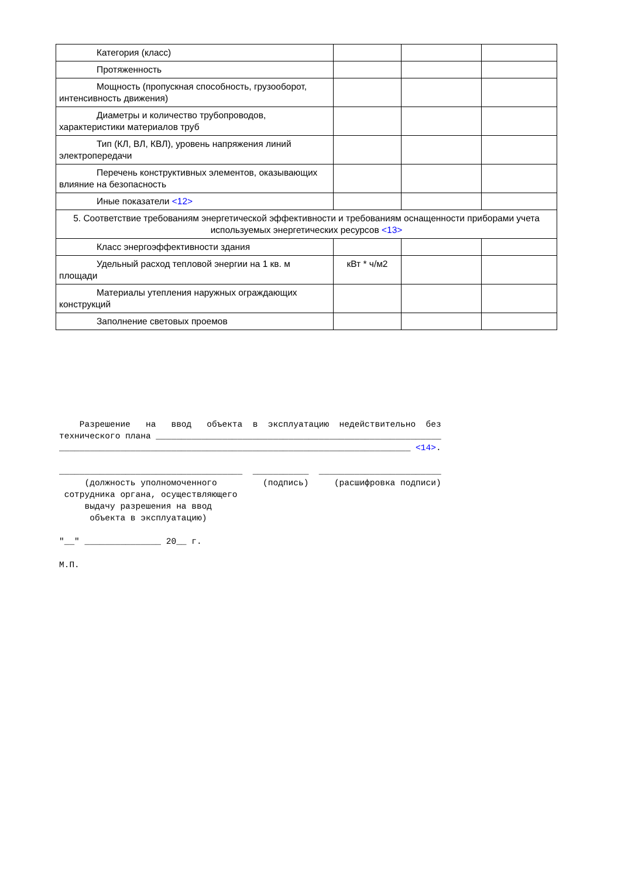| Категория (класс) | | | |
| Протяженность | | | |
| Мощность (пропускная способность, грузооборот, интенсивность движения) | | | |
| Диаметры и количество трубопроводов, характеристики материалов труб | | | |
| Тип (КЛ, ВЛ, КВЛ), уровень напряжения линий электропередачи | | | |
| Перечень конструктивных элементов, оказывающих влияние на безопасность | | | |
| Иные показатели <12> | | | |
| 5. Соответствие требованиям энергетической эффективности и требованиям оснащенности приборами учета используемых энергетических ресурсов <13> | | | |
| Класс энергоэффективности здания | | | |
| Удельный расход тепловой энергии на 1 кв. м площади | кВт * ч/м2 | | |
| Материалы утепления наружных ограждающих конструкций | | | |
| Заполнение световых проемов | | | |
Разрешение на ввод объекта в эксплуатацию недействительно без технического плана ________________________________________________________ _____________________________________________________________________ <14>. ____________________________________ ___________ ________________________ (должность уполномоченного (подпись) (расшифровка подписи) сотрудника органа, осуществляющего выдачу разрешения на ввод объекта в эксплуатацию) "__" _______________ 20__ г. М.П.